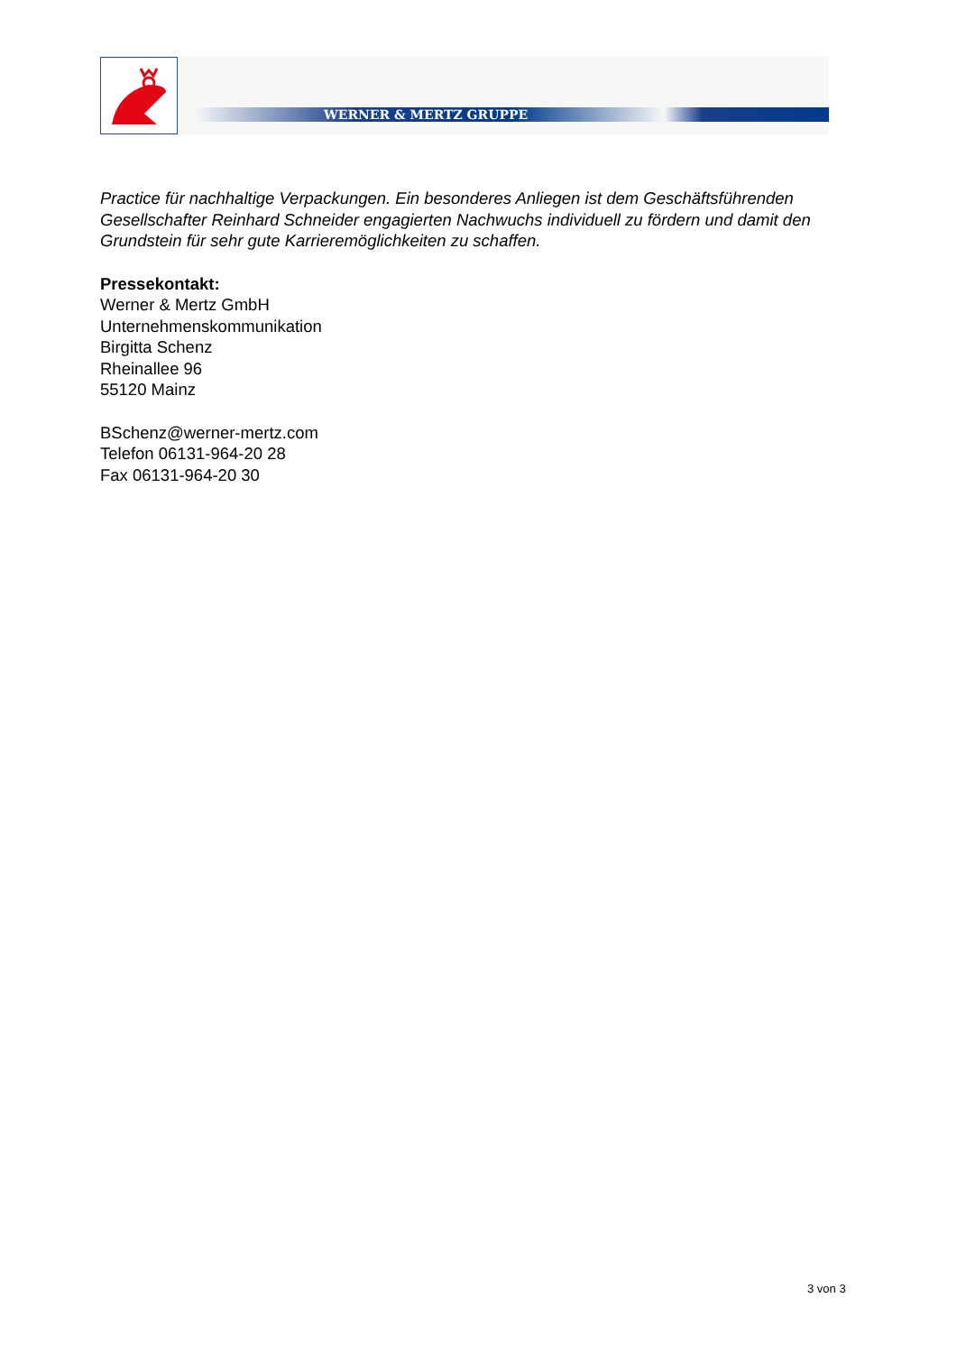WERNER & MERTZ GRUPPE
Practice für nachhaltige Verpackungen. Ein besonderes Anliegen ist dem Geschäftsführenden Gesellschafter Reinhard Schneider engagierten Nachwuchs individuell zu fördern und damit den Grundstein für sehr gute Karrieremöglichkeiten zu schaffen.
Pressekontakt:
Werner & Mertz GmbH
Unternehmenskommunikation
Birgitta Schenz
Rheinallee 96
55120 Mainz
BSchenz@werner-mertz.com
Telefon 06131-964-20 28
Fax 06131-964-20 30
3 von 3